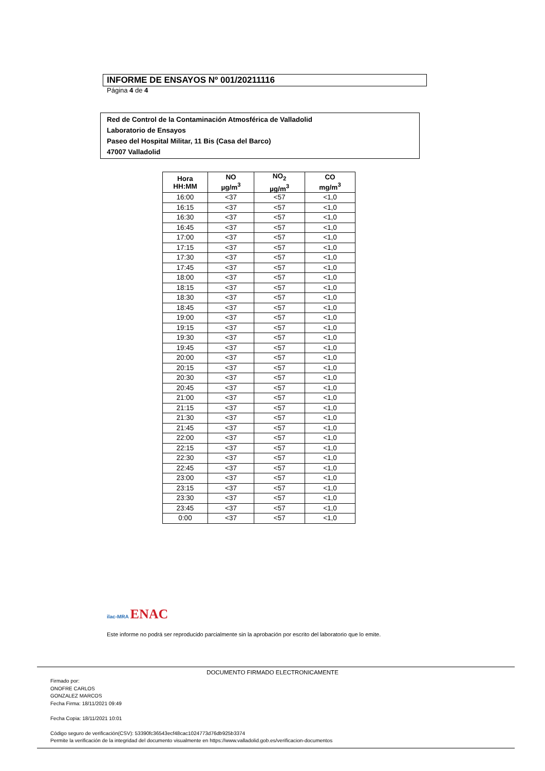INFORME DE ENSAYOS Nº 001/20211116
Página 4 de 4
Red de Control de la Contaminación Atmosférica de Valladolid
Laboratorio de Ensayos
Paseo del Hospital Militar, 11 Bis (Casa del Barco)
47007 Valladolid
| Hora HH:MM | NO µg/m<sup>3</sup> | NO<sub>2</sub> µg/m<sup>3</sup> | CO mg/m<sup>3</sup> |
| --- | --- | --- | --- |
| 16:00 | <37 | <57 | <1,0 |
| 16:15 | <37 | <57 | <1,0 |
| 16:30 | <37 | <57 | <1,0 |
| 16:45 | <37 | <57 | <1,0 |
| 17:00 | <37 | <57 | <1,0 |
| 17:15 | <37 | <57 | <1,0 |
| 17:30 | <37 | <57 | <1,0 |
| 17:45 | <37 | <57 | <1,0 |
| 18:00 | <37 | <57 | <1,0 |
| 18:15 | <37 | <57 | <1,0 |
| 18:30 | <37 | <57 | <1,0 |
| 18:45 | <37 | <57 | <1,0 |
| 19:00 | <37 | <57 | <1,0 |
| 19:15 | <37 | <57 | <1,0 |
| 19:30 | <37 | <57 | <1,0 |
| 19:45 | <37 | <57 | <1,0 |
| 20:00 | <37 | <57 | <1,0 |
| 20:15 | <37 | <57 | <1,0 |
| 20:30 | <37 | <57 | <1,0 |
| 20:45 | <37 | <57 | <1,0 |
| 21:00 | <37 | <57 | <1,0 |
| 21:15 | <37 | <57 | <1,0 |
| 21:30 | <37 | <57 | <1,0 |
| 21:45 | <37 | <57 | <1,0 |
| 22:00 | <37 | <57 | <1,0 |
| 22:15 | <37 | <57 | <1,0 |
| 22:30 | <37 | <57 | <1,0 |
| 22:45 | <37 | <57 | <1,0 |
| 23:00 | <37 | <57 | <1,0 |
| 23:15 | <37 | <57 | <1,0 |
| 23:30 | <37 | <57 | <1,0 |
| 23:45 | <37 | <57 | <1,0 |
| 0:00 | <37 | <57 | <1,0 |
ilac-MRA ENAC
Este informe no podrá ser reproducido parcialmente sin la aprobación por escrito del laboratorio que lo emite.
DOCUMENTO FIRMADO ELECTRONICAMENTE
Firmado por:
ONOFRE CARLOS
GONZALEZ MARCOS
Fecha Firma: 18/11/2021 09:49
Fecha Copia: 18/11/2021 10:01
Código seguro de verificación(CSV): 53390fc36543ecf48cac1024773d76db925b3374
Permite la verificación de la integridad del documento visualmente en https://www.valladolid.gob.es/verificacion-documentos